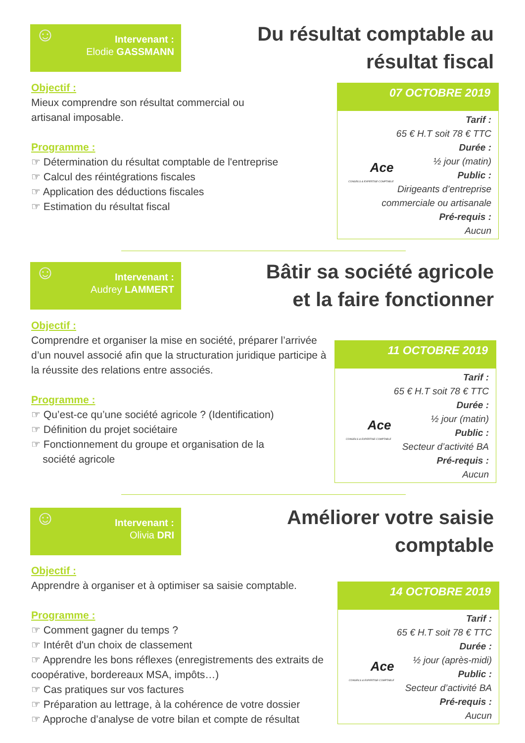☺ Intervenant :
Elodie GASSMANN
Du résultat comptable au
résultat fiscal
Objectif :
Mieux comprendre son résultat commercial ou
artisanal imposable.
Programme :
☞ Détermination du résultat comptable de l'entreprise
☞ Calcul des réintégrations fiscales
☞ Application des déductions fiscales
☞ Estimation du résultat fiscal
07 OCTOBRE 2019
Ace
CONSEILS & EXPERTISE-COMPTABLE
Tarif :
65 € H.T soit 78 € TTC
Durée :
½ jour (matin)
Public :
Dirigeants d’entreprise
commerciale ou artisanale
Pré-requis :
Aucun
☺ Intervenant :
Audrey LAMMERT
Bâtir sa société agricole
et la faire fonctionner
Objectif :
Comprendre et organiser la mise en société, préparer l’arrivée d’un nouvel associé afin que la structuration juridique participe à la réussite des relations entre associés.
Programme :
☞ Qu’est-ce qu’une société agricole ? (Identification)
☞ Définition du projet sociétaire
☞ Fonctionnement du groupe et organisation de la
société agricole
11 OCTOBRE 2019
Ace
CONSEILS & EXPERTISE-COMPTABLE
Tarif :
65 € H.T soit 78 € TTC
Durée :
½ jour (matin)
Public :
Secteur d’activité BA
Pré-requis :
Aucun
☺ Intervenant :
Olivia DRI
Améliorer votre saisie
comptable
Objectif :
Apprendre à organiser et à optimiser sa saisie comptable.
Programme :
☞ Comment gagner du temps ?
☞ Intérêt d'un choix de classement
☞ Apprendre les bons réflexes (enregistrements des extraits de coopérative, bordereaux MSA, impôts…)
☞ Cas pratiques sur vos factures
☞ Préparation au lettrage, à la cohérence de votre dossier
☞ Approche d’analyse de votre bilan et compte de résultat
14 OCTOBRE 2019
Ace
CONSEILS & EXPERTISE-COMPTABLE
Tarif :
65 € H.T soit 78 € TTC
Durée :
½ jour (après-midi)
Public :
Secteur d’activité BA
Pré-requis :
Aucun